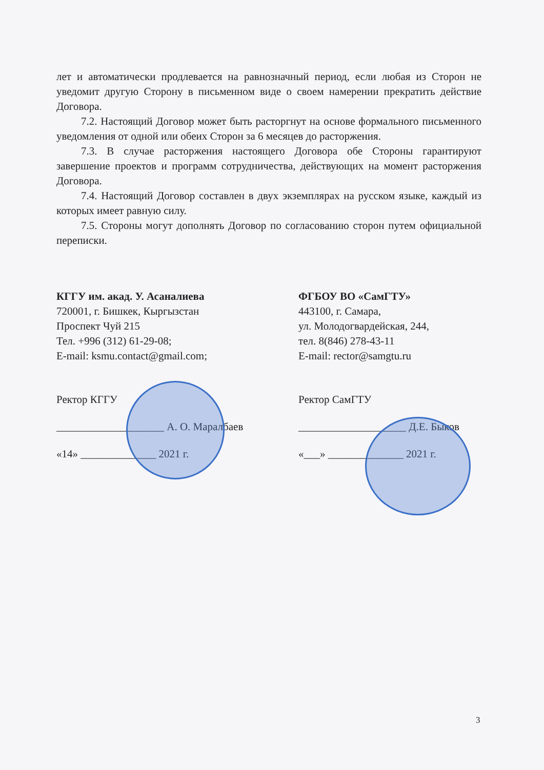лет и автоматически продлевается на равнозначный период, если любая из Сторон не уведомит другую Сторону в письменном виде о своем намерении прекратить действие Договора.
7.2. Настоящий Договор может быть расторгнут на основе формального письменного уведомления от одной или обеих Сторон за 6 месяцев до расторжения.
7.3. В случае расторжения настоящего Договора обе Стороны гарантируют завершение проектов и программ сотрудничества, действующих на момент расторжения Договора.
7.4. Настоящий Договор составлен в двух экземплярах на русском языке, каждый из которых имеет равную силу.
7.5. Стороны могут дополнять Договор по согласованию сторон путем официальной переписки.
КГГУ им. акад. У. Асаналиева
720001, г. Бишкек, Кыргызстан
Проспект Чуй 215
Тел. +996 (312) 61-29-08;
E-mail: ksmu.contact@gmail.com;
Ректор КГГУ
____________________ А. О. Маралбаев
«14» ______________ 2021 г.
ФГБОУ ВО «СамГТУ»
443100, г. Самара,
ул. Молодогвардейская, 244,
тел. 8(846) 278-43-11
E-mail: rector@samgtu.ru
Ректор СамГТУ
____________________ Д.Е. Быков
«___» ______________ 2021 г.
3